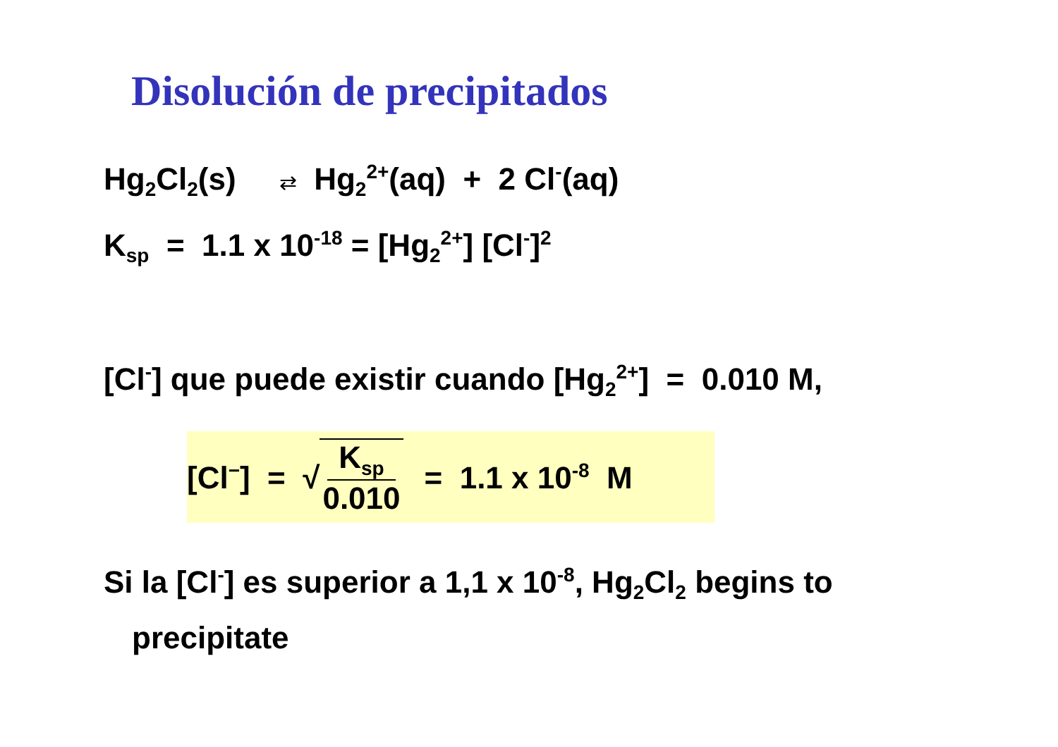Disolución de precipitados
Hg<sub>2</sub>Cl<sub>2</sub>(s) ⇄ Hg<sub>2</sub><sup>2+</sup>(aq) + 2 Cl<sup>-</sup>(aq)
K<sub>sp</sub> = 1.1 x 10<sup>-18</sup> = [Hg<sub>2</sub><sup>2+</sup>] [Cl<sup>-</sup>]<sup>2</sup>
[Cl<sup>-</sup>] que puede existir cuando [Hg<sub>2</sub><sup>2+</sup>] = 0.010 M,
[Cl<sup>−</sup>] = √ K<sub>sp</sub> 0.010 = 1.1 x 10<sup>-8</sup> M
Si la [Cl<sup>-</sup>] es superior a 1,1 x 10<sup>-8</sup>, Hg<sub>2</sub>Cl<sub>2</sub> begins to
precipitate